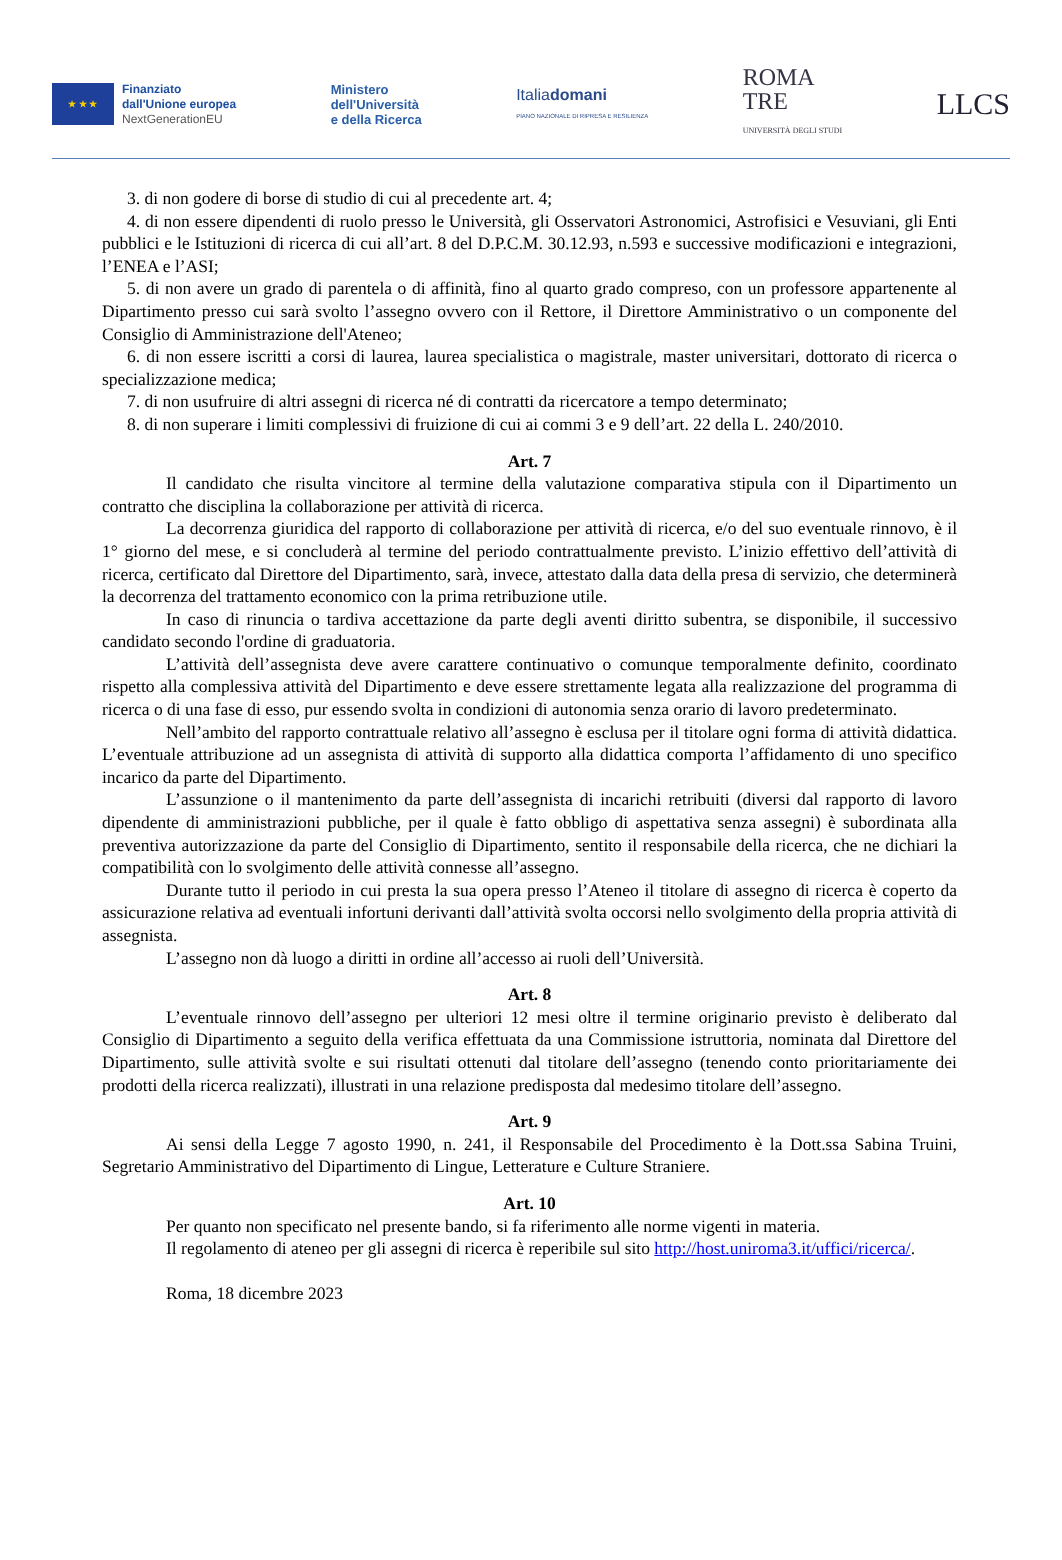★ ★ ★
Finanziato
dall'Unione europea
NextGenerationEU
Ministero
dell'Università
e della Ricerca
Italiadomani
PIANO NAZIONALE DI RIPRESA E RESILIENZA
ROMA
TRE
UNIVERSITÀ DEGLI STUDI
LLCS
3. di non godere di borse di studio di cui al precedente art. 4;
4. di non essere dipendenti di ruolo presso le Università, gli Osservatori Astronomici, Astrofisici e Vesuviani, gli Enti pubblici e le Istituzioni di ricerca di cui all’art. 8 del D.P.C.M. 30.12.93, n.593 e successive modificazioni e integrazioni, l’ENEA e l’ASI;
5. di non avere un grado di parentela o di affinità, fino al quarto grado compreso, con un professore appartenente al Dipartimento presso cui sarà svolto l’assegno ovvero con il Rettore, il Direttore Amministrativo o un componente del Consiglio di Amministrazione dell'Ateneo;
6. di non essere iscritti a corsi di laurea, laurea specialistica o magistrale, master universitari, dottorato di ricerca o specializzazione medica;
7. di non usufruire di altri assegni di ricerca né di contratti da ricercatore a tempo determinato;
8. di non superare i limiti complessivi di fruizione di cui ai commi 3 e 9 dell’art. 22 della L. 240/2010.
Art. 7
Il candidato che risulta vincitore al termine della valutazione comparativa stipula con il Dipartimento un contratto che disciplina la collaborazione per attività di ricerca.
La decorrenza giuridica del rapporto di collaborazione per attività di ricerca, e/o del suo eventuale rinnovo, è il 1° giorno del mese, e si concluderà al termine del periodo contrattualmente previsto. L’inizio effettivo dell’attività di ricerca, certificato dal Direttore del Dipartimento, sarà, invece, attestato dalla data della presa di servizio, che determinerà la decorrenza del trattamento economico con la prima retribuzione utile.
In caso di rinuncia o tardiva accettazione da parte degli aventi diritto subentra, se disponibile, il successivo candidato secondo l'ordine di graduatoria.
L’attività dell’assegnista deve avere carattere continuativo o comunque temporalmente definito, coordinato rispetto alla complessiva attività del Dipartimento e deve essere strettamente legata alla realizzazione del programma di ricerca o di una fase di esso, pur essendo svolta in condizioni di autonomia senza orario di lavoro predeterminato.
Nell’ambito del rapporto contrattuale relativo all’assegno è esclusa per il titolare ogni forma di attività didattica. L’eventuale attribuzione ad un assegnista di attività di supporto alla didattica comporta l’affidamento di uno specifico incarico da parte del Dipartimento.
L’assunzione o il mantenimento da parte dell’assegnista di incarichi retribuiti (diversi dal rapporto di lavoro dipendente di amministrazioni pubbliche, per il quale è fatto obbligo di aspettativa senza assegni) è subordinata alla preventiva autorizzazione da parte del Consiglio di Dipartimento, sentito il responsabile della ricerca, che ne dichiari la compatibilità con lo svolgimento delle attività connesse all’assegno.
Durante tutto il periodo in cui presta la sua opera presso l’Ateneo il titolare di assegno di ricerca è coperto da assicurazione relativa ad eventuali infortuni derivanti dall’attività svolta occorsi nello svolgimento della propria attività di assegnista.
L’assegno non dà luogo a diritti in ordine all’accesso ai ruoli dell’Università.
Art. 8
L’eventuale rinnovo dell’assegno per ulteriori 12 mesi oltre il termine originario previsto è deliberato dal Consiglio di Dipartimento a seguito della verifica effettuata da una Commissione istruttoria, nominata dal Direttore del Dipartimento, sulle attività svolte e sui risultati ottenuti dal titolare dell’assegno (tenendo conto prioritariamente dei prodotti della ricerca realizzati), illustrati in una relazione predisposta dal medesimo titolare dell’assegno.
Art. 9
Ai sensi della Legge 7 agosto 1990, n. 241, il Responsabile del Procedimento è la Dott.ssa Sabina Truini, Segretario Amministrativo del Dipartimento di Lingue, Letterature e Culture Straniere.
Art. 10
Per quanto non specificato nel presente bando, si fa riferimento alle norme vigenti in materia.
Il regolamento di ateneo per gli assegni di ricerca è reperibile sul sito http://host.uniroma3.it/uffici/ricerca/.
Roma, 18 dicembre 2023